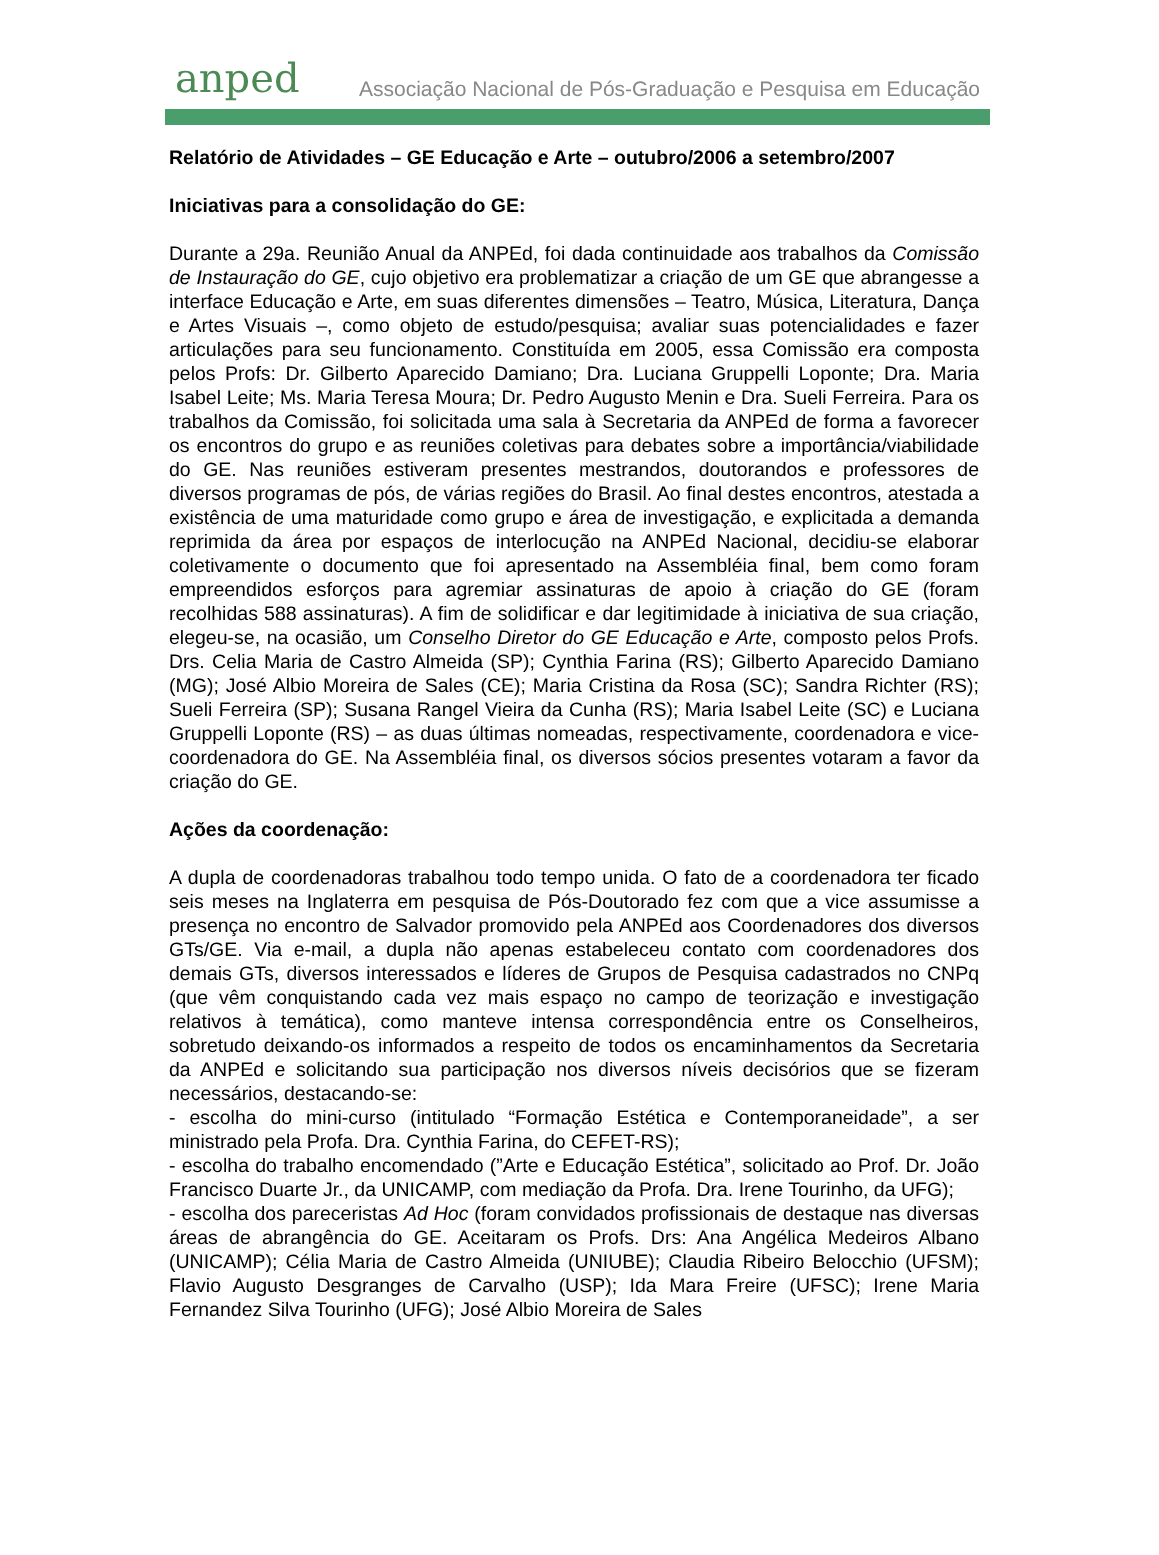anped Associação Nacional de Pós-Graduação e Pesquisa em Educação
Relatório de Atividades – GE Educação e Arte – outubro/2006 a setembro/2007
Iniciativas para a consolidação do GE:
Durante a 29a. Reunião Anual da ANPEd, foi dada continuidade aos trabalhos da Comissão de Instauração do GE, cujo objetivo era problematizar a criação de um GE que abrangesse a interface Educação e Arte, em suas diferentes dimensões – Teatro, Música, Literatura, Dança e Artes Visuais –, como objeto de estudo/pesquisa; avaliar suas potencialidades e fazer articulações para seu funcionamento. Constituída em 2005, essa Comissão era composta pelos Profs: Dr. Gilberto Aparecido Damiano; Dra. Luciana Gruppelli Loponte; Dra. Maria Isabel Leite; Ms. Maria Teresa Moura; Dr. Pedro Augusto Menin e Dra. Sueli Ferreira. Para os trabalhos da Comissão, foi solicitada uma sala à Secretaria da ANPEd de forma a favorecer os encontros do grupo e as reuniões coletivas para debates sobre a importância/viabilidade do GE. Nas reuniões estiveram presentes mestrandos, doutorandos e professores de diversos programas de pós, de várias regiões do Brasil. Ao final destes encontros, atestada a existência de uma maturidade como grupo e área de investigação, e explicitada a demanda reprimida da área por espaços de interlocução na ANPEd Nacional, decidiu-se elaborar coletivamente o documento que foi apresentado na Assembléia final, bem como foram empreendidos esforços para agremiar assinaturas de apoio à criação do GE (foram recolhidas 588 assinaturas). A fim de solidificar e dar legitimidade à iniciativa de sua criação, elegeu-se, na ocasião, um Conselho Diretor do GE Educação e Arte, composto pelos Profs. Drs. Celia Maria de Castro Almeida (SP); Cynthia Farina (RS); Gilberto Aparecido Damiano (MG); José Albio Moreira de Sales (CE); Maria Cristina da Rosa (SC); Sandra Richter (RS); Sueli Ferreira (SP); Susana Rangel Vieira da Cunha (RS); Maria Isabel Leite (SC) e Luciana Gruppelli Loponte (RS) – as duas últimas nomeadas, respectivamente, coordenadora e vice-coordenadora do GE. Na Assembléia final, os diversos sócios presentes votaram a favor da criação do GE.
Ações da coordenação:
A dupla de coordenadoras trabalhou todo tempo unida. O fato de a coordenadora ter ficado seis meses na Inglaterra em pesquisa de Pós-Doutorado fez com que a vice assumisse a presença no encontro de Salvador promovido pela ANPEd aos Coordenadores dos diversos GTs/GE. Via e-mail, a dupla não apenas estabeleceu contato com coordenadores dos demais GTs, diversos interessados e líderes de Grupos de Pesquisa cadastrados no CNPq (que vêm conquistando cada vez mais espaço no campo de teorização e investigação relativos à temática), como manteve intensa correspondência entre os Conselheiros, sobretudo deixando-os informados a respeito de todos os encaminhamentos da Secretaria da ANPEd e solicitando sua participação nos diversos níveis decisórios que se fizeram necessários, destacando-se:
- escolha do mini-curso (intitulado “Formação Estética e Contemporaneidade”, a ser ministrado pela Profa. Dra. Cynthia Farina, do CEFET-RS);
- escolha do trabalho encomendado (”Arte e Educação Estética”, solicitado ao Prof. Dr. João Francisco Duarte Jr., da UNICAMP, com mediação da Profa. Dra. Irene Tourinho, da UFG);
- escolha dos pareceristas Ad Hoc (foram convidados profissionais de destaque nas diversas áreas de abrangência do GE. Aceitaram os Profs. Drs: Ana Angélica Medeiros Albano (UNICAMP); Célia Maria de Castro Almeida (UNIUBE); Claudia Ribeiro Belocchio (UFSM); Flavio Augusto Desgranges de Carvalho (USP); Ida Mara Freire (UFSC); Irene Maria Fernandez Silva Tourinho (UFG); José Albio Moreira de Sales